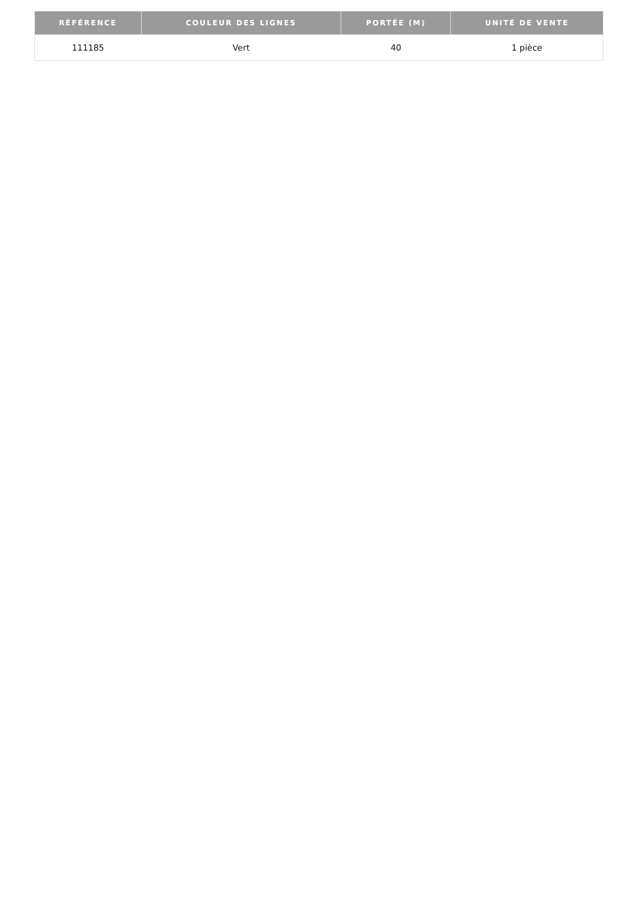| RÉFÉRENCE | COULEUR DES LIGNES | PORTÉE (M) | UNITÉ DE VENTE |
| --- | --- | --- | --- |
| 111185 | Vert | 40 | 1 pièce |